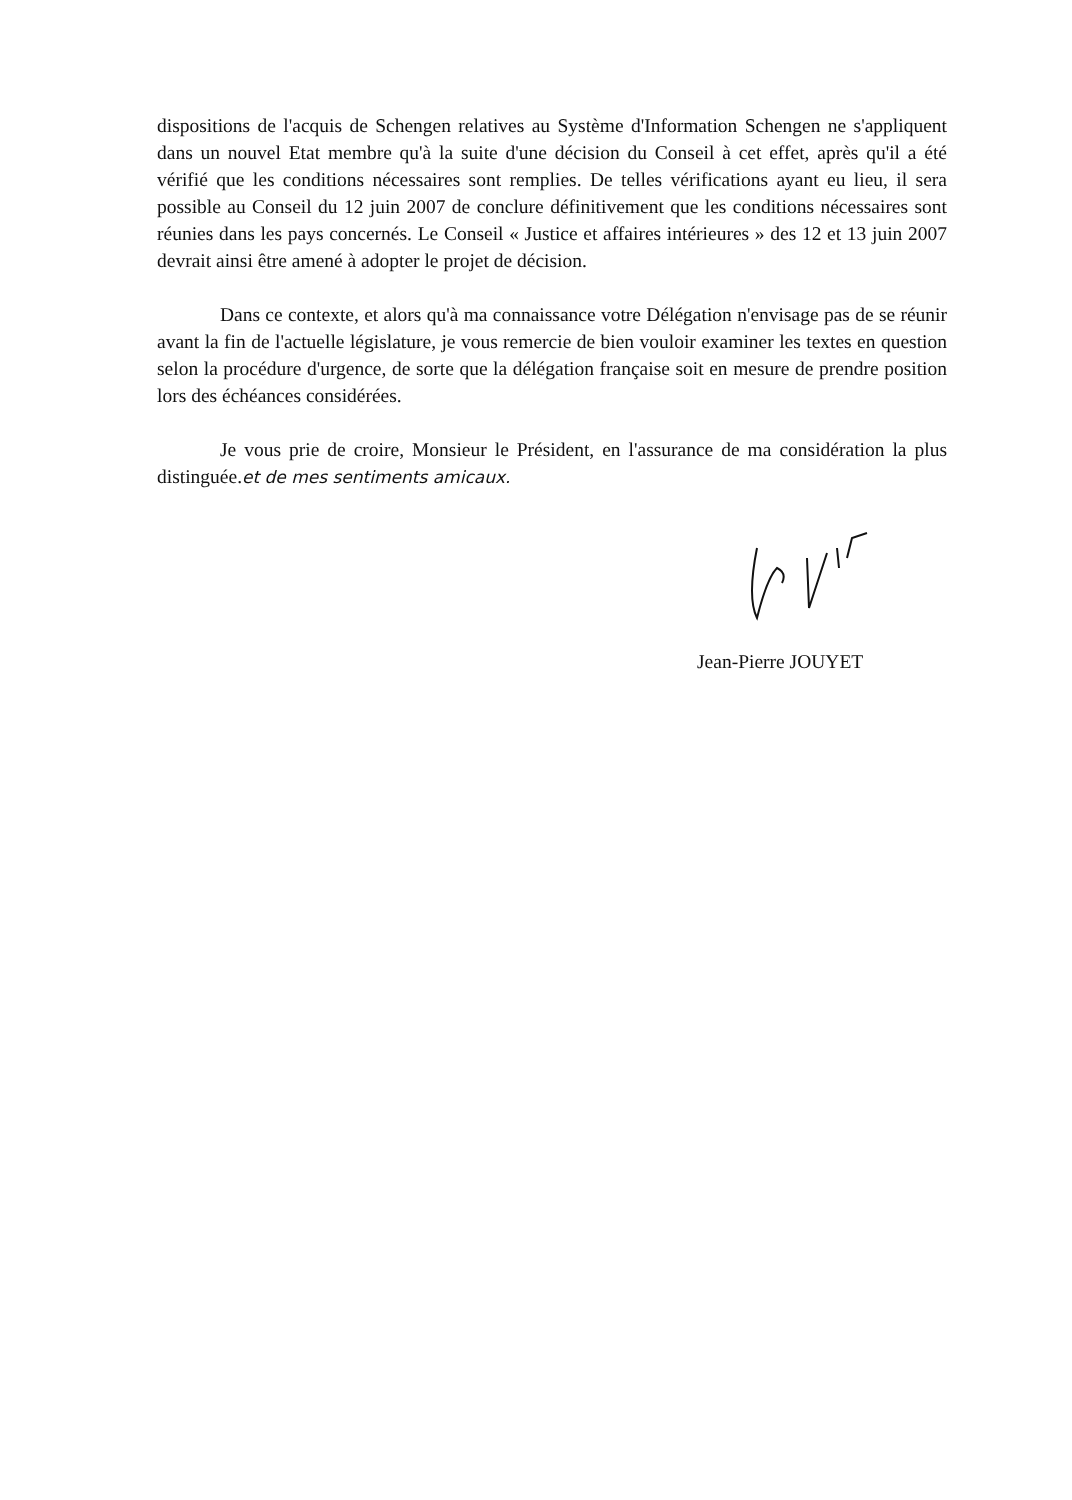dispositions de l'acquis de Schengen relatives au Système d'Information Schengen ne s'appliquent dans un nouvel Etat membre qu'à la suite d'une décision du Conseil à cet effet, après qu'il a été vérifié que les conditions nécessaires sont remplies. De telles vérifications ayant eu lieu, il sera possible au Conseil du 12 juin 2007 de conclure définitivement que les conditions nécessaires sont réunies dans les pays concernés. Le Conseil « Justice et affaires intérieures » des 12 et 13 juin 2007 devrait ainsi être amené à adopter le projet de décision.
Dans ce contexte, et alors qu'à ma connaissance votre Délégation n'envisage pas de se réunir avant la fin de l'actuelle législature, je vous remercie de bien vouloir examiner les textes en question selon la procédure d'urgence, de sorte que la délégation française soit en mesure de prendre position lors des échéances considérées.
Je vous prie de croire, Monsieur le Président, en l'assurance de ma considération la plus distinguée.et de mes sentiments amicaux.
Jean-Pierre JOUYET